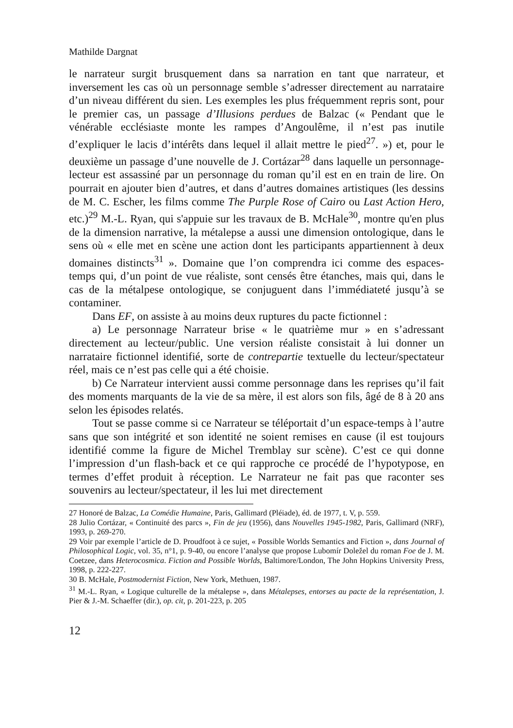Mathilde Dargnat
le narrateur surgit brusquement dans sa narration en tant que narrateur, et inversement les cas où un personnage semble s’adresser directement au narrataire d’un niveau différent du sien. Les exemples les plus fréquemment repris sont, pour le premier cas, un passage d’Illusions perdues de Balzac (« Pendant que le vénérable ecclésiaste monte les rampes d’Angoulême, il n’est pas inutile d’expliquer le lacis d’intérêts dans lequel il allait mettre le pied<sup>27</sup>. ») et, pour le deuxième un passage d’une nouvelle de J. Cortázar<sup>28</sup> dans laquelle un personnage-lecteur est assassiné par un personnage du roman qu’il est en en train de lire. On pourrait en ajouter bien d’autres, et dans d’autres domaines artistiques (les dessins de M. C. Escher, les films comme The Purple Rose of Cairo ou Last Action Hero, etc.)<sup>29</sup> M.-L. Ryan, qui s'appuie sur les travaux de B. McHale<sup>30</sup>, montre qu'en plus de la dimension narrative, la métalepse a aussi une dimension ontologique, dans le sens où « elle met en scène une action dont les participants appartiennent à deux domaines distincts<sup>31</sup> ». Domaine que l’on comprendra ici comme des espaces-temps qui, d’un point de vue réaliste, sont censés être étanches, mais qui, dans le cas de la métalpese ontologique, se conjuguent dans l’immédiateté jusqu’à se contaminer.
Dans EF, on assiste à au moins deux ruptures du pacte fictionnel :
a) Le personnage Narrateur brise « le quatrième mur » en s’adressant directement au lecteur/public. Une version réaliste consistait à lui donner un narrataire fictionnel identifié, sorte de contrepartie textuelle du lecteur/spectateur réel, mais ce n’est pas celle qui a été choisie.
b) Ce Narrateur intervient aussi comme personnage dans les reprises qu’il fait des moments marquants de la vie de sa mère, il est alors son fils, âgé de 8 à 20 ans selon les épisodes relatés.
Tout se passe comme si ce Narrateur se téléportait d’un espace-temps à l’autre sans que son intégrité et son identité ne soient remises en cause (il est toujours identifié comme la figure de Michel Tremblay sur scène). C’est ce qui donne l’impression d’un flash-back et ce qui rapproche ce procédé de l’hypotypose, en termes d’effet produit à réception. Le Narrateur ne fait pas que raconter ses souvenirs au lecteur/spectateur, il les lui met directement
27 Honoré de Balzac, La Comédie Humaine, Paris, Gallimard (Pléiade), éd. de 1977, t. V, p. 559.
28 Julio Cortázar, « Continuité des parcs », Fin de jeu (1956), dans Nouvelles 1945-1982, Paris, Gallimard (NRF), 1993, p. 269-270.
29 Voir par exemple l’article de D. Proudfoot à ce sujet, « Possible Worlds Semantics and Fiction », dans Journal of Philosophical Logic, vol. 35, n°1, p. 9-40, ou encore l’analyse que propose Lubomír Doležel du roman Foe de J. M. Coetzee, dans Heterocosmica. Fiction and Possible Worlds, Baltimore/London, The John Hopkins University Press, 1998, p. 222-227.
30 B. McHale, Postmodernist Fiction, New York, Methuen, 1987.
<sup>31</sup> M.-L. Ryan, « Logique culturelle de la métalepse », dans Métalepses, entorses au pacte de la représentation, J. Pier & J.-M. Schaeffer (dir.), op. cit, p. 201-223, p. 205
12